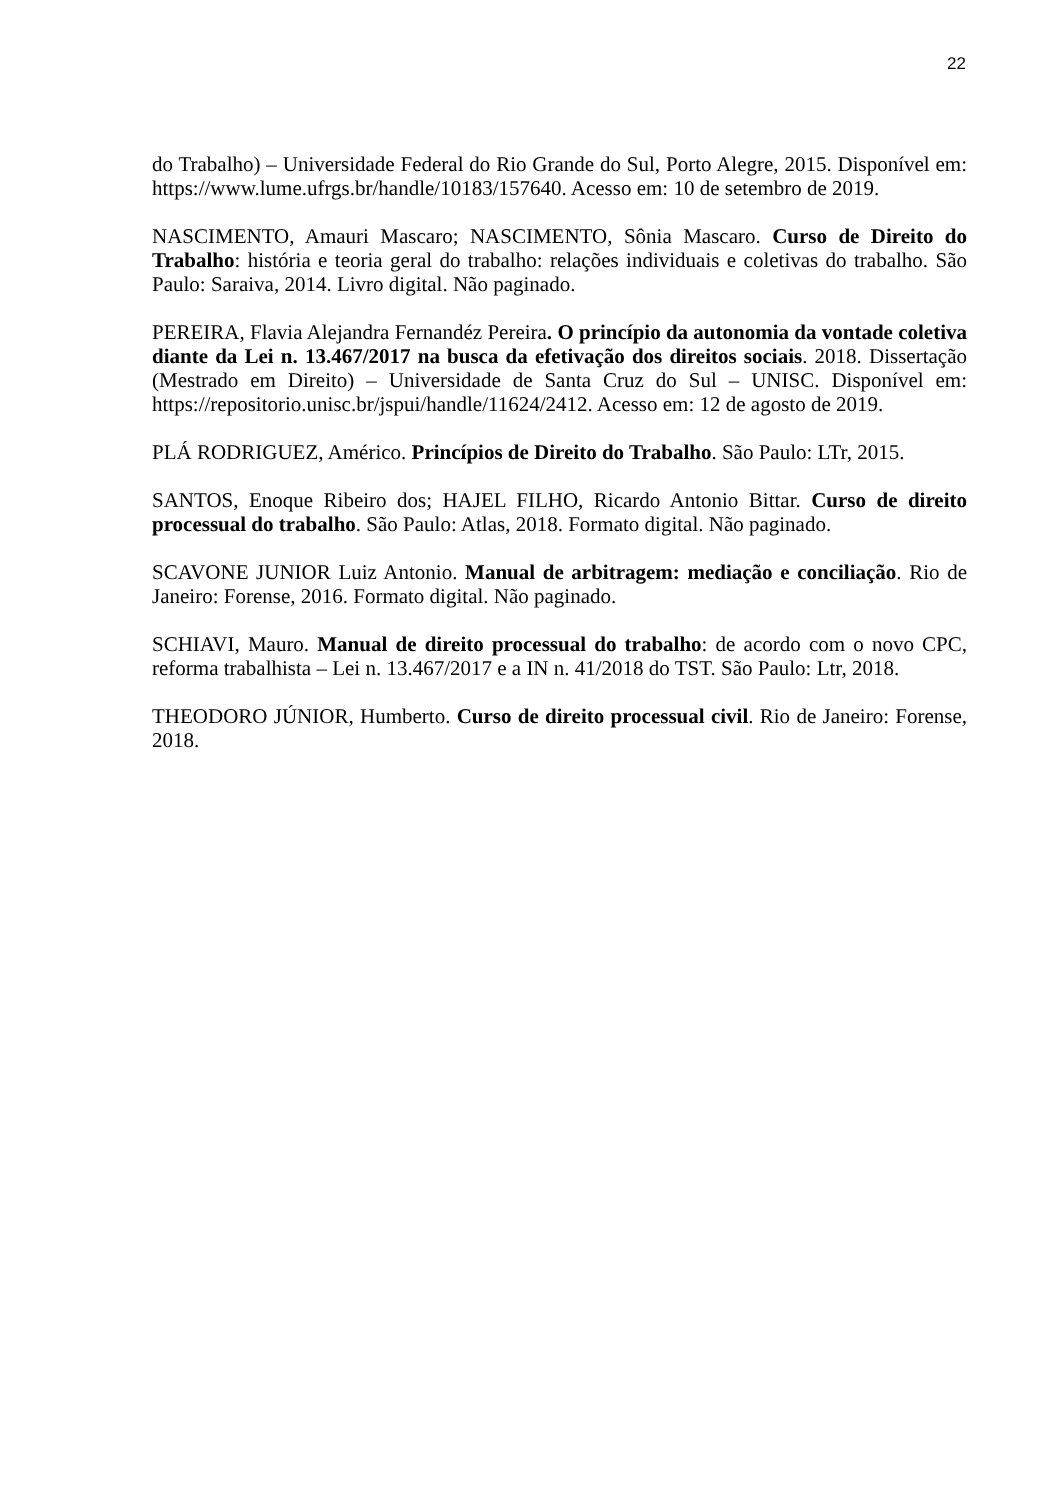22
do Trabalho) – Universidade Federal do Rio Grande do Sul, Porto Alegre, 2015. Disponível em: https://www.lume.ufrgs.br/handle/10183/157640. Acesso em: 10 de setembro de 2019.
NASCIMENTO, Amauri Mascaro; NASCIMENTO, Sônia Mascaro. Curso de Direito do Trabalho: história e teoria geral do trabalho: relações individuais e coletivas do trabalho. São Paulo: Saraiva, 2014. Livro digital. Não paginado.
PEREIRA, Flavia Alejandra Fernandéz Pereira. O princípio da autonomia da vontade coletiva diante da Lei n. 13.467/2017 na busca da efetivação dos direitos sociais. 2018. Dissertação (Mestrado em Direito) – Universidade de Santa Cruz do Sul – UNISC. Disponível em: https://repositorio.unisc.br/jspui/handle/11624/2412. Acesso em: 12 de agosto de 2019.
PLÁ RODRIGUEZ, Américo. Princípios de Direito do Trabalho. São Paulo: LTr, 2015.
SANTOS, Enoque Ribeiro dos; HAJEL FILHO, Ricardo Antonio Bittar. Curso de direito processual do trabalho. São Paulo: Atlas, 2018. Formato digital. Não paginado.
SCAVONE JUNIOR Luiz Antonio. Manual de arbitragem: mediação e conciliação. Rio de Janeiro: Forense, 2016. Formato digital. Não paginado.
SCHIAVI, Mauro. Manual de direito processual do trabalho: de acordo com o novo CPC, reforma trabalhista – Lei n. 13.467/2017 e a IN n. 41/2018 do TST. São Paulo: Ltr, 2018.
THEODORO JÚNIOR, Humberto. Curso de direito processual civil. Rio de Janeiro: Forense, 2018.